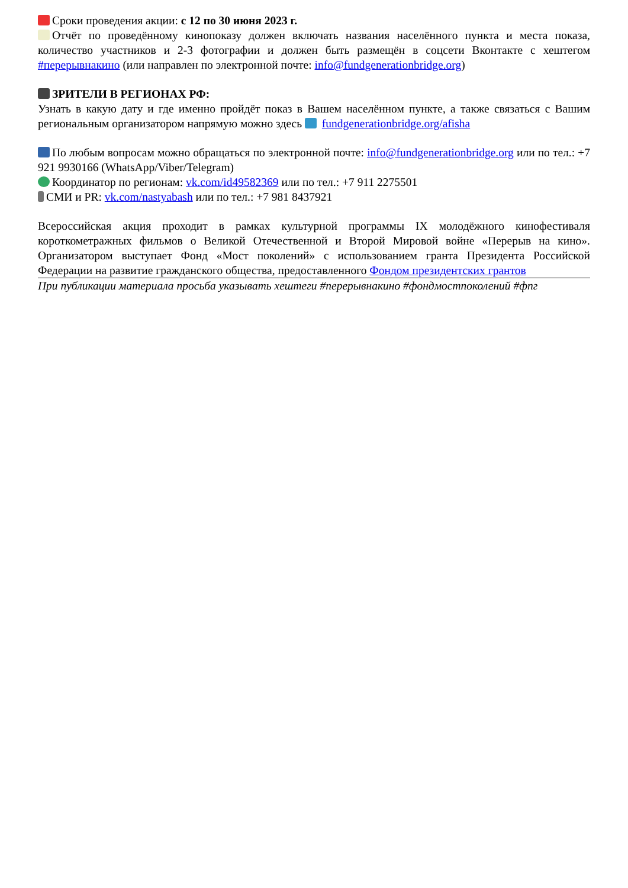Сроки проведения акции: с 12 по 30 июня 2023 г.
Отчёт по проведённому кинопоказу должен включать названия населённого пункта и места показа, количество участников и 2-3 фотографии и должен быть размещён в соцсети Вконтакте с хештегом #перерывнакино (или направлен по электронной почте: info@fundgenerationbridge.org)
ЗРИТЕЛИ В РЕГИОНАХ РФ:
Узнать в какую дату и где именно пройдёт показ в Вашем населённом пункте, а также связаться с Вашим региональным организатором напрямую можно здесь fundgenerationbridge.org/afisha
По любым вопросам можно обращаться по электронной почте: info@fundgenerationbridge.org или по тел.: +7 921 9930166 (WhatsApp/Viber/Telegram)
Координатор по регионам: vk.com/id49582369 или по тел.: +7 911 2275501
СМИ и PR: vk.com/nastyabash или по тел.: +7 981 8437921
Всероссийская акция проходит в рамках культурной программы IX молодёжного кинофестиваля короткометражных фильмов о Великой Отечественной и Второй Мировой войне «Перерыв на кино». Организатором выступает Фонд «Мост поколений» с использованием гранта Президента Российской Федерации на развитие гражданского общества, предоставленного Фондом президентских грантов
При публикации материала просьба указывать хештеги #перерывнакино #фондмостпоколений #фпг